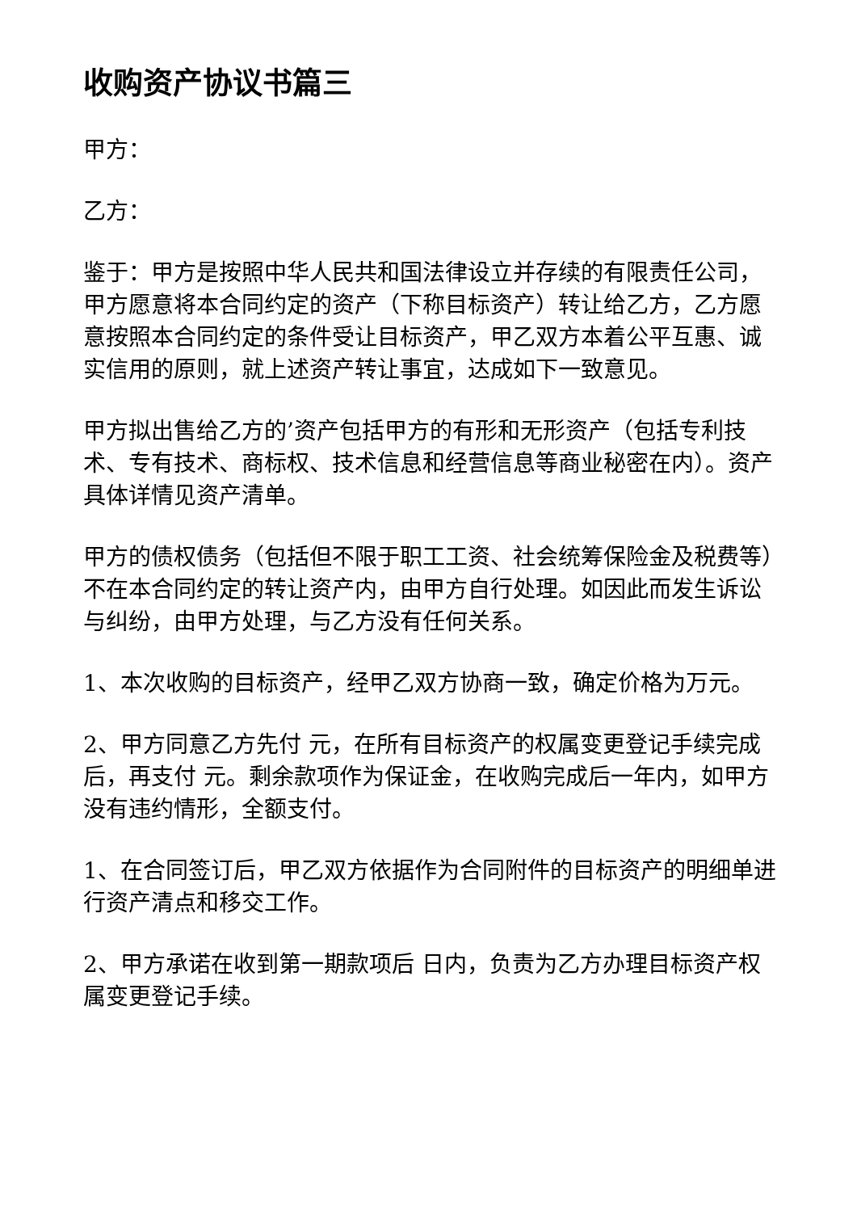收购资产协议书篇三
甲方：
乙方：
鉴于：甲方是按照中华人民共和国法律设立并存续的有限责任公司，甲方愿意将本合同约定的资产（下称目标资产）转让给乙方，乙方愿意按照本合同约定的条件受让目标资产，甲乙双方本着公平互惠、诚实信用的原则，就上述资产转让事宜，达成如下一致意见。
甲方拟出售给乙方的’资产包括甲方的有形和无形资产（包括专利技术、专有技术、商标权、技术信息和经营信息等商业秘密在内）。资产具体详情见资产清单。
甲方的债权债务（包括但不限于职工工资、社会统筹保险金及税费等）不在本合同约定的转让资产内，由甲方自行处理。如因此而发生诉讼与纠纷，由甲方处理，与乙方没有任何关系。
1、本次收购的目标资产，经甲乙双方协商一致，确定价格为万元。
2、甲方同意乙方先付 元，在所有目标资产的权属变更登记手续完成后，再支付 元。剩余款项作为保证金，在收购完成后一年内，如甲方没有违约情形，全额支付。
1、在合同签订后，甲乙双方依据作为合同附件的目标资产的明细单进行资产清点和移交工作。
2、甲方承诺在收到第一期款项后 日内，负责为乙方办理目标资产权属变更登记手续。